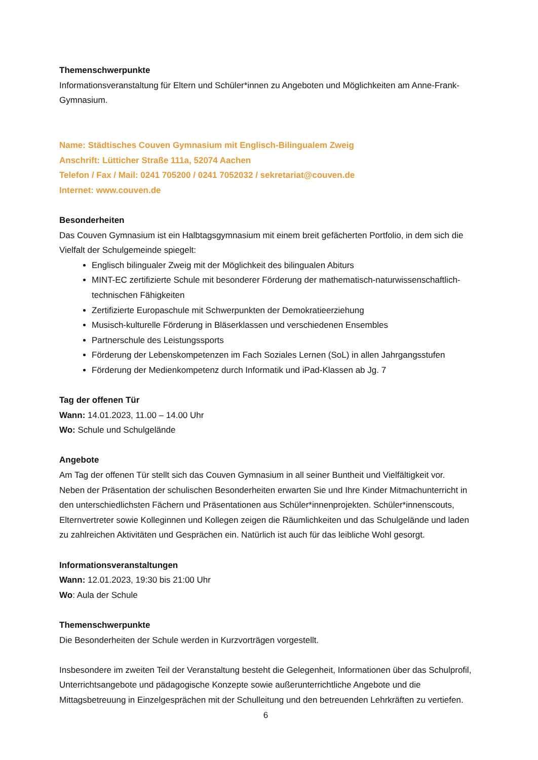Themenschwerpunkte
Informationsveranstaltung für Eltern und Schüler*innen zu Angeboten und Möglichkeiten am Anne-Frank-Gymnasium.
Name: Städtisches Couven Gymnasium mit Englisch-Bilingualem Zweig
Anschrift: Lütticher Straße 111a, 52074 Aachen
Telefon / Fax / Mail: 0241 705200 / 0241 7052032 / sekretariat@couven.de
Internet: www.couven.de
Besonderheiten
Das Couven Gymnasium ist ein Halbtagsgymnasium mit einem breit gefächerten Portfolio, in dem sich die Vielfalt der Schulgemeinde spiegelt:
Englisch bilingualer Zweig mit der Möglichkeit des bilingualen Abiturs
MINT-EC zertifizierte Schule mit besonderer Förderung der mathematisch-naturwissenschaftlich-technischen Fähigkeiten
Zertifizierte Europaschule mit Schwerpunkten der Demokratieerziehung
Musisch-kulturelle Förderung in Bläserklassen und verschiedenen Ensembles
Partnerschule des Leistungssports
Förderung der Lebenskompetenzen im Fach Soziales Lernen (SoL) in allen Jahrgangsstufen
Förderung der Medienkompetenz durch Informatik und iPad-Klassen ab Jg. 7
Tag der offenen Tür
Wann: 14.01.2023, 11.00 – 14.00 Uhr
Wo: Schule und Schulgelände
Angebote
Am Tag der offenen Tür stellt sich das Couven Gymnasium in all seiner Buntheit und Vielfältigkeit vor. Neben der Präsentation der schulischen Besonderheiten erwarten Sie und Ihre Kinder Mitmachunterricht in den unterschiedlichsten Fächern und Präsentationen aus Schüler*innenprojekten. Schüler*innenscouts, Elternvertreter sowie Kolleginnen und Kollegen zeigen die Räumlichkeiten und das Schulgelände und laden zu zahlreichen Aktivitäten und Gesprächen ein. Natürlich ist auch für das leibliche Wohl gesorgt.
Informationsveranstaltungen
Wann: 12.01.2023, 19:30 bis 21:00 Uhr
Wo: Aula der Schule
Themenschwerpunkte
Die Besonderheiten der Schule werden in Kurzvorträgen vorgestellt.
Insbesondere im zweiten Teil der Veranstaltung besteht die Gelegenheit, Informationen über das Schulprofil, Unterrichtsangebote und pädagogische Konzepte sowie außerunterrichtliche Angebote und die Mittagsbetreuung in Einzelgesprächen mit der Schulleitung und den betreuenden Lehrkräften zu vertiefen.
6